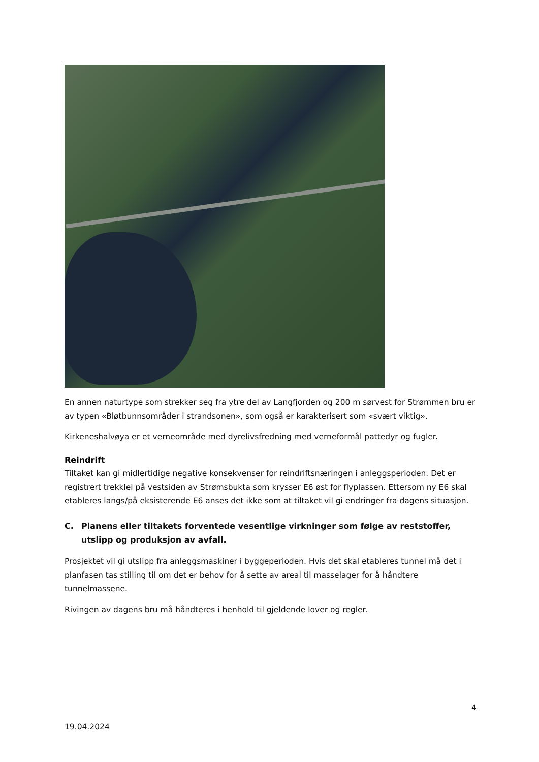En annen naturtype som strekker seg fra ytre del av Langfjorden og 200 m sørvest for Strømmen bru er av typen «Bløtbunnsområder i strandsonen», som også er karakterisert som «svært viktig».
Kirkeneshalvøya er et verneområde med dyrelivsfredning med verneformål pattedyr og fugler.
Reindrift
Tiltaket kan gi midlertidige negative konsekvenser for reindriftsnæringen i anleggsperioden. Det er registrert trekklei på vestsiden av Strømsbukta som krysser E6 øst for flyplassen. Ettersom ny E6 skal etableres langs/på eksisterende E6 anses det ikke som at tiltaket vil gi endringer fra dagens situasjon.
C. Planens eller tiltakets forventede vesentlige virkninger som følge av reststoffer, utslipp og produksjon av avfall.
Prosjektet vil gi utslipp fra anleggsmaskiner i byggeperioden. Hvis det skal etableres tunnel må det i planfasen tas stilling til om det er behov for å sette av areal til masselager for å håndtere tunnelmassene.
Rivingen av dagens bru må håndteres i henhold til gjeldende lover og regler.
4
19.04.2024